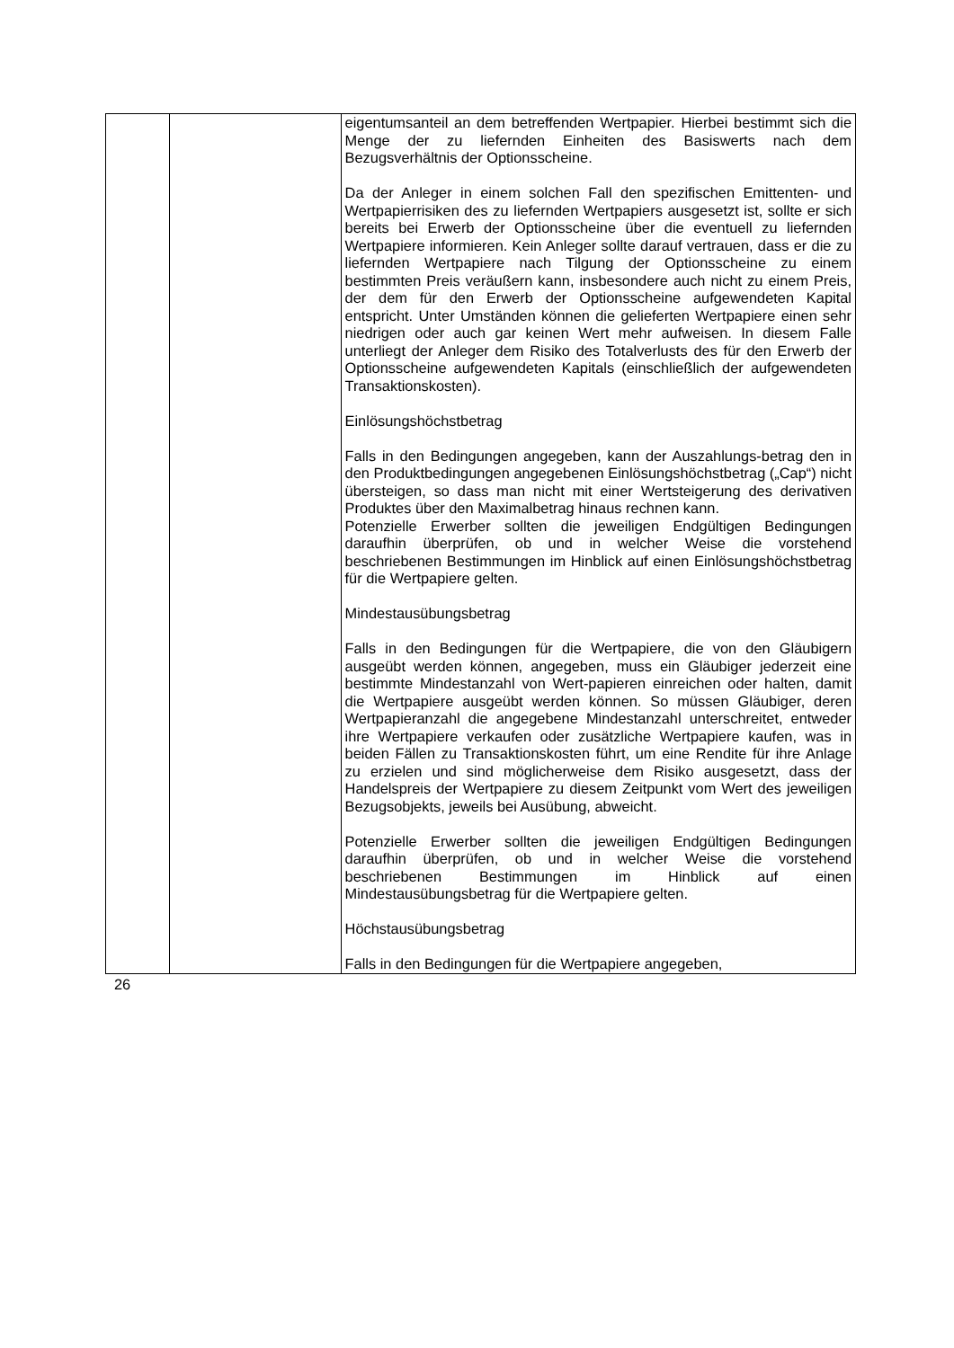| | | eigentumsanteil an dem betreffenden Wertpapier. Hierbei bestimmt sich die Menge der zu liefernden Einheiten des Basiswerts nach dem Bezugsverhältnis der Optionsscheine. Da der Anleger in einem solchen Fall den spezifischen Emittenten- und Wertpapierrisiken des zu liefernden Wertpapiers ausgesetzt ist, sollte er sich bereits bei Erwerb der Optionsscheine über die eventuell zu liefernden Wertpapiere informieren. Kein Anleger sollte darauf vertrauen, dass er die zu liefernden Wertpapiere nach Tilgung der Optionsscheine zu einem bestimmten Preis veräußern kann, insbesondere auch nicht zu einem Preis, der dem für den Erwerb der Optionsscheine aufgewendeten Kapital entspricht. Unter Umständen können die gelieferten Wertpapiere einen sehr niedrigen oder auch gar keinen Wert mehr aufweisen. In diesem Falle unterliegt der Anleger dem Risiko des Totalverlusts des für den Erwerb der Optionsscheine aufgewendeten Kapitals (einschließlich der aufgewendeten Transaktionskosten). Einlösungshöchstbetrag Falls in den Bedingungen angegeben, kann der Auszahlungs-betrag den in den Produktbedingungen angegebenen Einlösungshöchstbetrag („Cap“) nicht übersteigen, so dass man nicht mit einer Wertsteigerung des derivativen Produktes über den Maximalbetrag hinaus rechnen kann. Potenzielle Erwerber sollten die jeweiligen Endgültigen Bedingungen daraufhin überprüfen, ob und in welcher Weise die vorstehend beschriebenen Bestimmungen im Hinblick auf einen Einlösungshöchstbetrag für die Wertpapiere gelten. Mindestausübungsbetrag Falls in den Bedingungen für die Wertpapiere, die von den Gläubigern ausgeübt werden können, angegeben, muss ein Gläubiger jederzeit eine bestimmte Mindestanzahl von Wert-papieren einreichen oder halten, damit die Wertpapiere ausgeübt werden können. So müssen Gläubiger, deren Wertpapieranzahl die angegebene Mindestanzahl unterschreitet, entweder ihre Wertpapiere verkaufen oder zusätzliche Wertpapiere kaufen, was in beiden Fällen zu Transaktionskosten führt, um eine Rendite für ihre Anlage zu erzielen und sind möglicherweise dem Risiko ausgesetzt, dass der Handelspreis der Wertpapiere zu diesem Zeitpunkt vom Wert des jeweiligen Bezugsobjekts, jeweils bei Ausübung, abweicht. Potenzielle Erwerber sollten die jeweiligen Endgültigen Bedingungen daraufhin überprüfen, ob und in welcher Weise die vorstehend beschriebenen Bestimmungen im Hinblick auf einen Mindestausübungsbetrag für die Wertpapiere gelten. Höchstausübungsbetrag Falls in den Bedingungen für die Wertpapiere angegeben, |
26